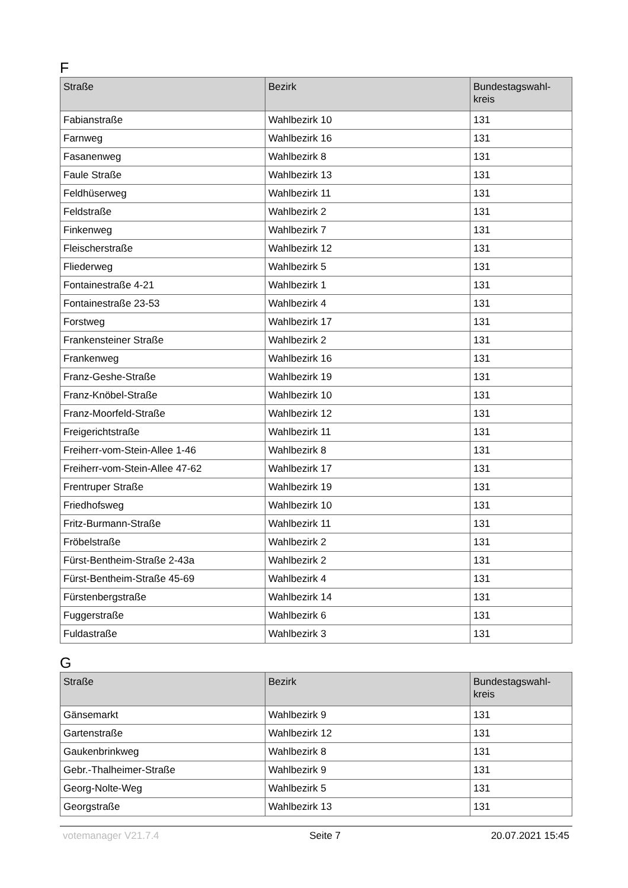F
| Straße | Bezirk | Bundestagswahl- kreis |
| --- | --- | --- |
| Fabianstraße | Wahlbezirk 10 | 131 |
| Farnweg | Wahlbezirk 16 | 131 |
| Fasanenweg | Wahlbezirk 8 | 131 |
| Faule Straße | Wahlbezirk 13 | 131 |
| Feldhüserweg | Wahlbezirk 11 | 131 |
| Feldstraße | Wahlbezirk 2 | 131 |
| Finkenweg | Wahlbezirk 7 | 131 |
| Fleischerstraße | Wahlbezirk 12 | 131 |
| Fliederweg | Wahlbezirk 5 | 131 |
| Fontainestraße 4-21 | Wahlbezirk 1 | 131 |
| Fontainestraße 23-53 | Wahlbezirk 4 | 131 |
| Forstweg | Wahlbezirk 17 | 131 |
| Frankensteiner Straße | Wahlbezirk 2 | 131 |
| Frankenweg | Wahlbezirk 16 | 131 |
| Franz-Geshe-Straße | Wahlbezirk 19 | 131 |
| Franz-Knöbel-Straße | Wahlbezirk 10 | 131 |
| Franz-Moorfeld-Straße | Wahlbezirk 12 | 131 |
| Freigerichtstraße | Wahlbezirk 11 | 131 |
| Freiherr-vom-Stein-Allee 1-46 | Wahlbezirk 8 | 131 |
| Freiherr-vom-Stein-Allee 47-62 | Wahlbezirk 17 | 131 |
| Frentruper Straße | Wahlbezirk 19 | 131 |
| Friedhofsweg | Wahlbezirk 10 | 131 |
| Fritz-Burmann-Straße | Wahlbezirk 11 | 131 |
| Fröbelstraße | Wahlbezirk 2 | 131 |
| Fürst-Bentheim-Straße 2-43a | Wahlbezirk 2 | 131 |
| Fürst-Bentheim-Straße 45-69 | Wahlbezirk 4 | 131 |
| Fürstenbergstraße | Wahlbezirk 14 | 131 |
| Fuggerstraße | Wahlbezirk 6 | 131 |
| Fuldastraße | Wahlbezirk 3 | 131 |
G
| Straße | Bezirk | Bundestagswahl- kreis |
| --- | --- | --- |
| Gänsemarkt | Wahlbezirk 9 | 131 |
| Gartenstraße | Wahlbezirk 12 | 131 |
| Gaukenbrinkweg | Wahlbezirk 8 | 131 |
| Gebr.-Thalheimer-Straße | Wahlbezirk 9 | 131 |
| Georg-Nolte-Weg | Wahlbezirk 5 | 131 |
| Georgstraße | Wahlbezirk 13 | 131 |
votemanager V21.7.4 Seite 7 20.07.2021 15:45